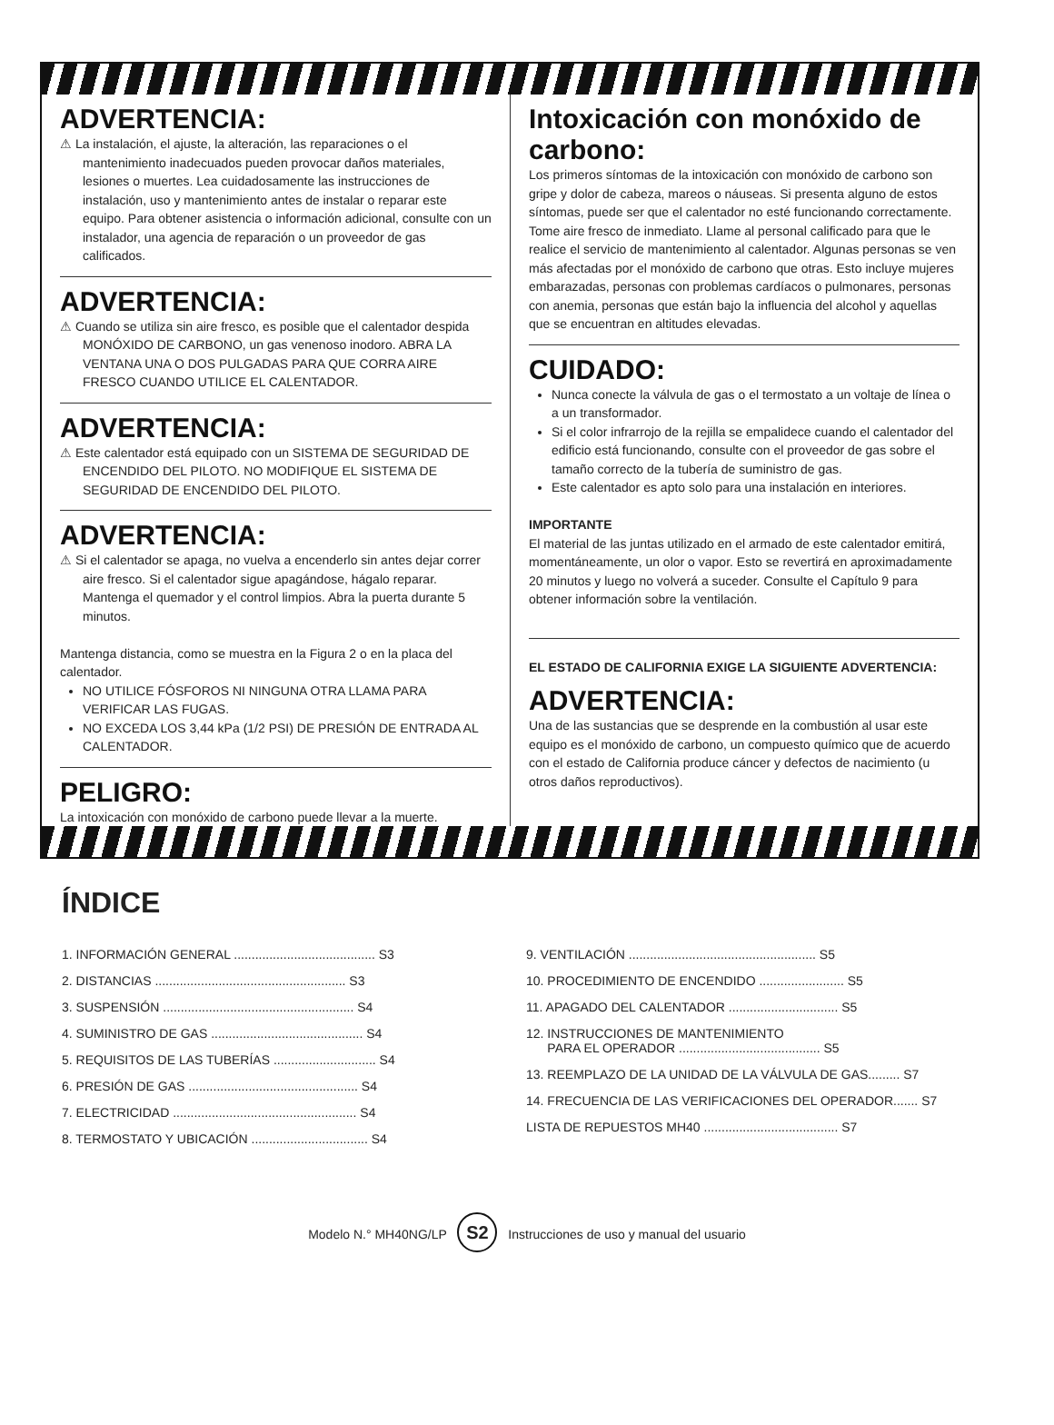ADVERTENCIA:
⚠ La instalación, el ajuste, la alteración, las reparaciones o el mantenimiento inadecuados pueden provocar daños materiales, lesiones o muertes. Lea cuidadosamente las instrucciones de instalación, uso y mantenimiento antes de instalar o reparar este equipo. Para obtener asistencia o información adicional, consulte con un instalador, una agencia de reparación o un proveedor de gas calificados.
ADVERTENCIA:
⚠ Cuando se utiliza sin aire fresco, es posible que el calentador despida MONÓXIDO DE CARBONO, un gas venenoso inodoro. ABRA LA VENTANA UNA O DOS PULGADAS PARA QUE CORRA AIRE FRESCO CUANDO UTILICE EL CALENTADOR.
ADVERTENCIA:
⚠ Este calentador está equipado con un SISTEMA DE SEGURIDAD DE ENCENDIDO DEL PILOTO. NO MODIFIQUE EL SISTEMA DE SEGURIDAD DE ENCENDIDO DEL PILOTO.
ADVERTENCIA:
⚠ Si el calentador se apaga, no vuelva a encenderlo sin antes dejar correr aire fresco. Si el calentador sigue apagándose, hágalo reparar. Mantenga el quemador y el control limpios. Abra la puerta durante 5 minutos.
Mantenga distancia, como se muestra en la Figura 2 o en la placa del calentador.
NO UTILICE FÓSFOROS NI NINGUNA OTRA LLAMA PARA VERIFICAR LAS FUGAS.
NO EXCEDA LOS 3,44 kPa (1/2 PSI) DE PRESIÓN DE ENTRADA AL CALENTADOR.
PELIGRO:
La intoxicación con monóxido de carbono puede llevar a la muerte.
Intoxicación con monóxido de carbono:
Los primeros síntomas de la intoxicación con monóxido de carbono son gripe y dolor de cabeza, mareos o náuseas. Si presenta alguno de estos síntomas, puede ser que el calentador no esté funcionando correctamente. Tome aire fresco de inmediato. Llame al personal calificado para que le realice el servicio de mantenimiento al calentador. Algunas personas se ven más afectadas por el monóxido de carbono que otras. Esto incluye mujeres embarazadas, personas con problemas cardíacos o pulmonares, personas con anemia, personas que están bajo la influencia del alcohol y aquellas que se encuentran en altitudes elevadas.
CUIDADO:
Nunca conecte la válvula de gas o el termostato a un voltaje de línea o a un transformador.
Si el color infrarrojo de la rejilla se empalidece cuando el calentador del edificio está funcionando, consulte con el proveedor de gas sobre el tamaño correcto de la tubería de suministro de gas.
Este calentador es apto solo para una instalación en interiores.
IMPORTANTE
El material de las juntas utilizado en el armado de este calentador emitirá, momentáneamente, un olor o vapor. Esto se revertirá en aproximadamente 20 minutos y luego no volverá a suceder. Consulte el Capítulo 9 para obtener información sobre la ventilación.
EL ESTADO DE CALIFORNIA EXIGE LA SIGUIENTE ADVERTENCIA:
ADVERTENCIA:
Una de las sustancias que se desprende en la combustión al usar este equipo es el monóxido de carbono, un compuesto químico que de acuerdo con el estado de California produce cáncer y defectos de nacimiento (u otros daños reproductivos).
ÍNDICE
1. INFORMACIÓN GENERAL ........................................ S3
2. DISTANCIAS ...................................................... S3
3. SUSPENSIÓN ...................................................... S4
4. SUMINISTRO DE GAS ........................................... S4
5. REQUISITOS DE LAS TUBERÍAS ............................. S4
6. PRESIÓN DE GAS ................................................ S4
7. ELECTRICIDAD .................................................... S4
8. TERMOSTATO Y UBICACIÓN ................................. S4
9. VENTILACIÓN ..................................................... S5
10. PROCEDIMIENTO DE ENCENDIDO ........................ S5
11. APAGADO DEL CALENTADOR ............................... S5
12. INSTRUCCIONES DE MANTENIMIENTO
PARA EL OPERADOR ........................................ S5
13. REEMPLAZO DE LA UNIDAD DE LA VÁLVULA DE GAS......... S7
14. FRECUENCIA DE LAS VERIFICACIONES DEL OPERADOR....... S7
LISTA DE REPUESTOS MH40 ...................................... S7
Modelo N.° MH40NG/LP S2 Instrucciones de uso y manual del usuario